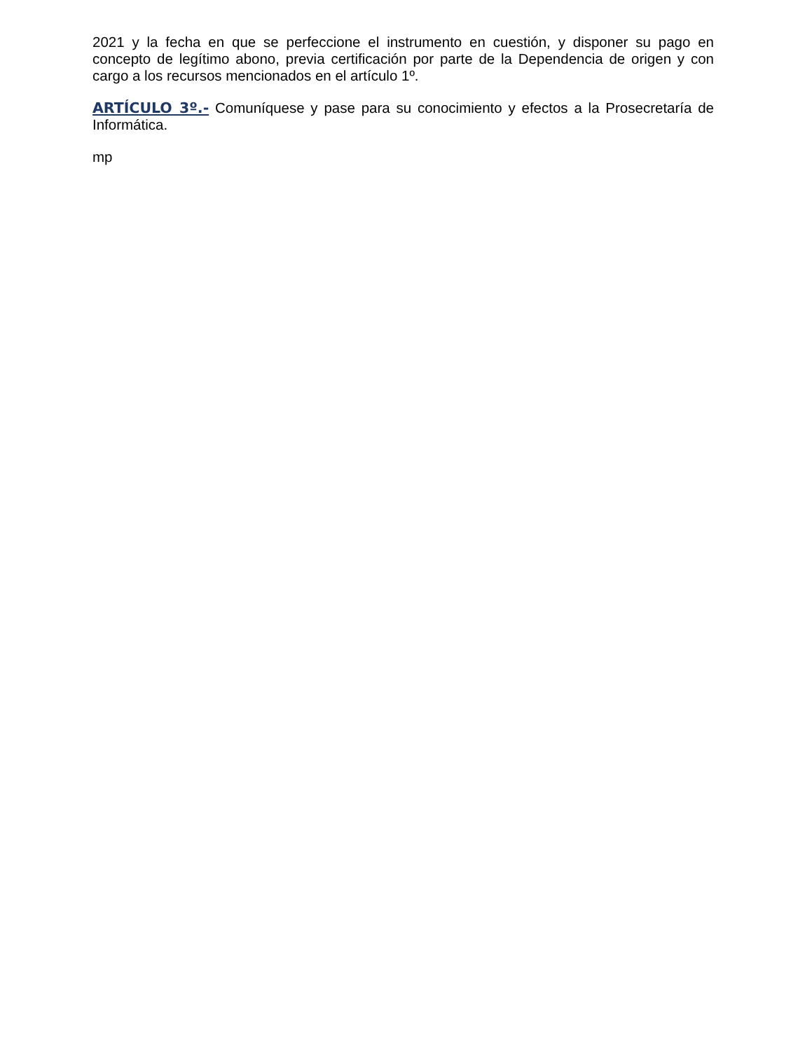2021 y la fecha en que se perfeccione el instrumento en cuestión, y disponer su pago en concepto de legítimo abono, previa certificación por parte de la Dependencia de origen y con cargo a los recursos mencionados en el artículo 1º.
ARTÍCULO 3º.- Comuníquese y pase para su conocimiento y efectos a la Prosecretaría de Informática.
mp